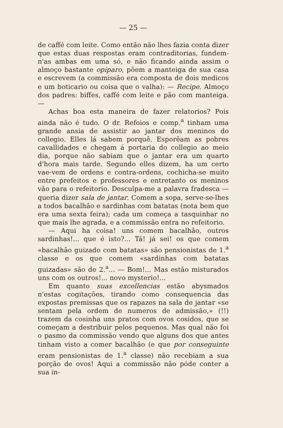— 25 —
de caffé com leite. Como então não lhes fazia conta dizer que estas duas respostas eram contraditorias, fundem-n'as ambas em uma só, e não ficando ainda assim o almoço bastante opiparo, põem a manteiga de sua casa e escrevem (a commissão era composta de dois medicos e um boticario ou coisa que o valha): — Recipe. Almoço dos padres: biffes, caffé com leite e pão com manteiga. —
Achas boa esta maneira de fazer relatorios? Pois ainda não é tudo. O dr. Refoios e comp.<sup>a</sup> tinham uma grande ansia de assistir ao jantar dos meninos do collegio. Elles lá sabem porquê. Esporêam as pobres cavallidades e chegam á portaria do collegio ao meio dia, porque não sabiam que o jantar era um quarto d'hora mais tarde. Segundo elles dizem, ha um certo vae-vem de ordens e contra-ordens, cochicha-se muito entre prefeitos e professores e entretanto os meninos vão para o refeitorio. Desculpa-me a palavra fradesca — queria dizer sala de jantar. Comem a sopa, serve-se-lhes a todos bacalhâo e sardinhas com batatas (nota bem que era uma sexta feira); cada um começa a tasquinhar no que mais lhe agrada, e a commissão entra no refeitorio.
— Aqui ha coisa! uns comem bacalhâo, outros sardinhas!... que é isto?... Tá! já sei! os que comem «bacalhâo guizado com batatas» são pensionistas de 1.<sup>a</sup> classe e os que comem «sardinhas com batatas guizadas» são de 2.<sup>a</sup>... — Bom!... Mas estão misturados uns com os outros!... novo mysterio!...
Em quanto suas excellencias estão abysmados n'estas cogitações, tirando como consequencia das expostas premissas que os rapazes na sala de jantar «se sentam pela ordem de numeros de admissão,» (!!) trazem da cosinha uns pratos com ovos cosidos, que se começam a destribuir pelos pequenos. Mas qual não foi o pasmo da commissão vendo que alguns dos que antes tinham visto a comer bacalhâo (e que por conseguinte eram pensionistas de 1.<sup>a</sup> classe) não recebiam a sua porção de ovos! Aqui a commissão não póde conter a sua in-